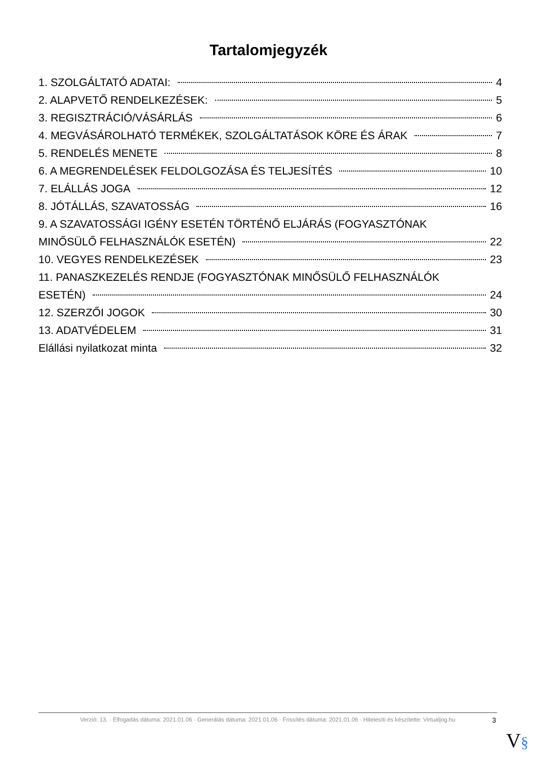Tartalomjegyzék
1. SZOLGÁLTATÓ ADATAI: 4
2. ALAPVETŐ RENDELKEZÉSEK: 5
3. REGISZTRÁCIÓ/VÁSÁRLÁS 6
4. MEGVÁSÁROLHATÓ TERMÉKEK, SZOLGÁLTATÁSOK KÖRE ÉS ÁRAK 7
5. RENDELÉS MENETE 8
6. A MEGRENDELÉSEK FELDOLGOZÁSA ÉS TELJESÍTÉS 10
7. ELÁLLÁS JOGA 12
8. JÓTÁLLÁS, SZAVATOSSÁG 16
9. A SZAVATOSSÁGI IGÉNY ESETÉN TÖRTÉNŐ ELJÁRÁS (FOGYASZTÓNAK
MINŐSÜLŐ FELHASZNÁLÓK ESETÉN) 22
10. VEGYES RENDELKEZÉSEK 23
11. PANASZKEZELÉS RENDJE (FOGYASZTÓNAK MINŐSÜLŐ FELHASZNÁLÓK
ESETÉN) 24
12. SZERZŐI JOGOK 30
13. ADATVÉDELEM 31
Elállási nyilatkozat minta 32
Verzió: 13. · Elfogadás dátuma: 2021.01.06 · Generálás dátuma: 2021.01.06 · Frissítés dátuma: 2021.01.06 · Hitelesíti és készítette: Virtualjog.hu
3
V§